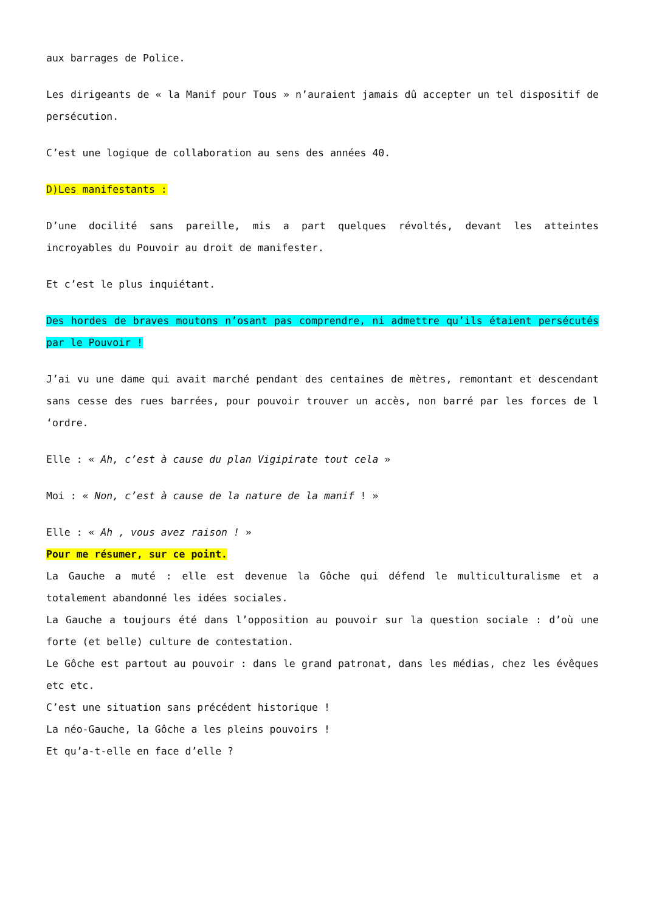aux barrages de Police.
Les dirigeants de « la Manif pour Tous » n’auraient jamais dû accepter un tel dispositif de persécution.
C’est une logique de collaboration au sens des années 40.
D)Les manifestants :
D’une docilité sans pareille, mis a part quelques révoltés, devant les atteintes incroyables du Pouvoir au droit de manifester.
Et c’est le plus inquiétant.
Des hordes de braves moutons n’osant pas comprendre, ni admettre qu’ils étaient persécutés par le Pouvoir !
J’ai vu une dame qui avait marché pendant des centaines de mètres, remontant et descendant sans cesse des rues barrées, pour pouvoir trouver un accès, non barré par les forces de l ‘ordre.
Elle : « Ah, c’est à cause du plan Vigipirate tout cela »
Moi : « Non, c’est à cause de la nature de la manif ! »
Elle : « Ah , vous avez raison ! »
Pour me résumer, sur ce point.
La Gauche a muté : elle est devenue la Gôche qui défend le multiculturalisme et a totalement abandonné les idées sociales.
La Gauche a toujours été dans l’opposition au pouvoir sur la question sociale : d’où une forte (et belle) culture de contestation.
Le Gôche est partout au pouvoir : dans le grand patronat, dans les médias, chez les évêques etc etc.
C’est une situation sans précédent historique !
La néo-Gauche, la Gôche a les pleins pouvoirs !
Et qu’a-t-elle en face d’elle ?